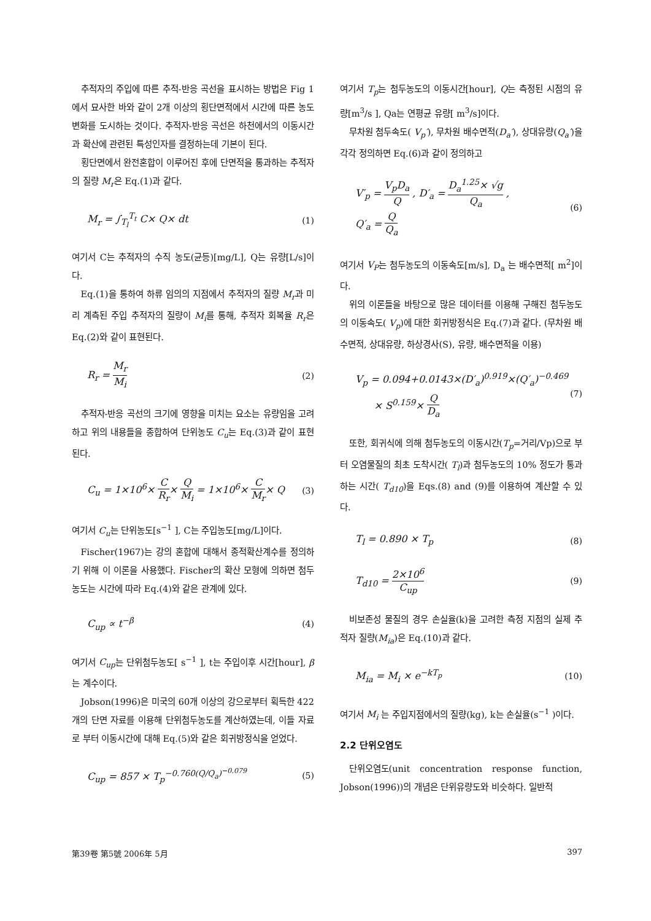추적자의 주입에 따른 추적-반응 곡선을 표시하는 방법은 Fig 1에서 묘사한 바와 같이 2개 이상의 횡단면적에서 시간에 따른 농도변화를 도시하는 것이다. 추적자-반응 곡선은 하천에서의 이동시간과 확산에 관련된 특성인자를 결정하는데 기본이 된다.
횡단면에서 완전혼합이 이루어진 후에 단면적을 통과하는 추적자의 질량 M<sub>r</sub>은 Eq.(1)과 같다.
M<sub>r</sub> = ∫<sub>T<sub>l</sub></sub><sup>T<sub>t</sub></sup> C× Q× dt (1)
여기서 C는 추적자의 수직 농도(균등)[mg/L], Q는 유량[L/s]이다.
Eq.(1)을 통하여 하류 임의의 지점에서 추적자의 질량 M<sub>r</sub>과 미리 계측된 주입 추적자의 질량이 M<sub>i</sub>를 통해, 추적자 회복율 R<sub>r</sub>은 Eq.(2)와 같이 표현된다.
R<sub>r</sub> = M<sub>r</sub> M<sub>i</sub> (2)
추적자-반응 곡선의 크기에 영향을 미치는 요소는 유량임을 고려하고 위의 내용들을 종합하여 단위농도 C<sub>u</sub>는 Eq.(3)과 같이 표현된다.
C<sub>u</sub> = 1×10<sup>6</sup>× C R<sub>r</sub>× Q M<sub>i</sub> = 1×10<sup>6</sup>× C M<sub>r</sub>× Q (3)
여기서 C<sub>u</sub>는 단위농도[s<sup>−1</sup> ], C는 주입농도[mg/L]이다.
Fischer(1967)는 강의 혼합에 대해서 종적확산계수를 정의하기 위해 이 이론을 사용했다. Fischer의 확산 모형에 의하면 첨두농도는 시간에 따라 Eq.(4)와 같은 관계에 있다.
C<sub>up</sub> ∝ t<sup>−β</sup> (4)
여기서 C<sub>up</sub>는 단위첨두농도[ s<sup>−1</sup> ], t는 주입이후 시간[hour], β는 계수이다.
Jobson(1996)은 미국의 60개 이상의 강으로부터 획득한 422개의 단면 자료를 이용해 단위첨두농도를 계산하였는데, 이들 자료로 부터 이동시간에 대해 Eq.(5)와 같은 회귀방정식을 얻었다.
C<sub>up</sub> = 857 × T<sub>p</sub><sup>−0.760(Q/Q<sub>a</sub>)<sup>−0.079</sup></sup> (5)
여기서 T<sub>p</sub>는 첨두농도의 이동시간[hour], Q는 측정된 시점의 유량[m<sup>3</sup>/s ], Qa는 연평균 유량[ m<sup>3</sup>/s]이다.
무차원 첨두속도( V<sub>p</sub>′), 무차원 배수면적(D<sub>a</sub>′), 상대유량(Q<sub>a</sub>′)을 각각 정의하면 Eq.(6)과 같이 정의하고
V′<sub>p</sub> = V<sub>p</sub>D<sub>a</sub> Q , D′<sub>a</sub> = D<sub>a</sub><sup>1.25</sup>× √g Q<sub>a</sub> ,
Q′<sub>a</sub> = Q Q<sub>a</sub> (6)
여기서 V<sub>P</sub>는 첨두농도의 이동속도[m/s], D<sub>a</sub> 는 배수면적[ m<sup>2</sup>]이다.
위의 이론들을 바탕으로 많은 데이터를 이용해 구해진 첨두농도의 이동속도( V<sub>p</sub>)에 대한 회귀방정식은 Eq.(7)과 같다. (무차원 배수면적, 상대유량, 하상경사(S), 유량, 배수면적을 이용)
V<sub>p</sub> = 0.094+0.0143×(D′<sub>a</sub>)<sup>0.919</sup>×(Q′<sub>a</sub>)<sup>−0.469</sup>
× S<sup>0.159</sup>× Q D<sub>a</sub> (7)
또한, 회귀식에 의해 첨두농도의 이동시간(T<sub>p</sub>=거리/Vp)으로 부터 오염물질의 최초 도착시간( T<sub>l</sub>)과 첨두농도의 10% 정도가 통과하는 시간( T<sub>d10</sub>)을 Eqs.(8) and (9)를 이용하여 계산할 수 있다.
T<sub>l</sub> = 0.890 × T<sub>p</sub> (8)
T<sub>d10</sub> = 2×10<sup>6</sup> C<sub>up</sub> (9)
비보존성 물질의 경우 손실율(k)을 고려한 측정 지점의 실제 추적자 질량(M<sub>ia</sub>)은 Eq.(10)과 같다.
M<sub>ia</sub> = M<sub>i</sub> × e<sup>−kT<sub>p</sub></sup> (10)
여기서 M<sub>i</sub> 는 주입지점에서의 질량(kg), k는 손실율(s<sup>−1</sup> )이다.
2.2 단위오염도
단위오염도(unit concentration response function, Jobson(1996))의 개념은 단위유량도와 비슷하다. 일반적
第39卷 第5號 2006年 5月 397